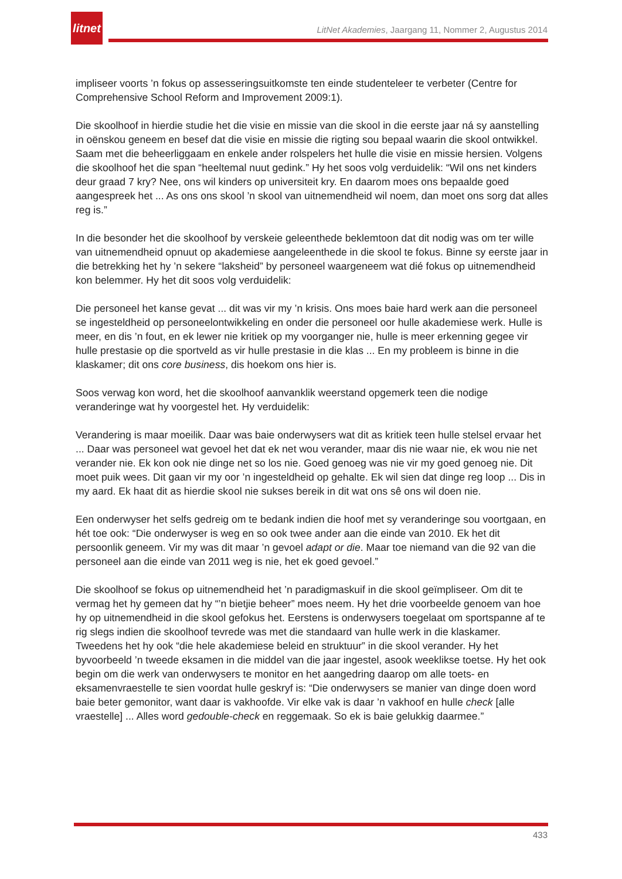litnet
LitNet Akademies, Jaargang 11, Nommer 2, Augustus 2014
impliseer voorts ’n fokus op assesseringsuitkomste ten einde studenteleer te verbeter (Centre for Comprehensive School Reform and Improvement 2009:1).
Die skoolhoof in hierdie studie het die visie en missie van die skool in die eerste jaar ná sy aanstelling in oënskou geneem en besef dat die visie en missie die rigting sou bepaal waarin die skool ontwikkel. Saam met die beheerliggaam en enkele ander rolspelers het hulle die visie en missie hersien. Volgens die skoolhoof het die span “heeltemal nuut gedink.” Hy het soos volg verduidelik: “Wil ons net kinders deur graad 7 kry? Nee, ons wil kinders op universiteit kry. En daarom moes ons bepaalde goed aangespreek het ... As ons ons skool ’n skool van uitnemendheid wil noem, dan moet ons sorg dat alles reg is.”
In die besonder het die skoolhoof by verskeie geleenthede beklemtoon dat dit nodig was om ter wille van uitnemendheid opnuut op akademiese aangeleenthede in die skool te fokus. Binne sy eerste jaar in die betrekking het hy ’n sekere “laksheid” by personeel waargeneem wat dié fokus op uitnemendheid kon belemmer. Hy het dit soos volg verduidelik:
Die personeel het kanse gevat ... dit was vir my ’n krisis. Ons moes baie hard werk aan die personeel se ingesteldheid op personeelontwikkeling en onder die personeel oor hulle akademiese werk. Hulle is meer, en dis ’n fout, en ek lewer nie kritiek op my voorganger nie, hulle is meer erkenning gegee vir hulle prestasie op die sportveld as vir hulle prestasie in die klas ... En my probleem is binne in die klaskamer; dit ons core business, dis hoekom ons hier is.
Soos verwag kon word, het die skoolhoof aanvanklik weerstand opgemerk teen die nodige veranderinge wat hy voorgestel het. Hy verduidelik:
Verandering is maar moeilik. Daar was baie onderwysers wat dit as kritiek teen hulle stelsel ervaar het ... Daar was personeel wat gevoel het dat ek net wou verander, maar dis nie waar nie, ek wou nie net verander nie. Ek kon ook nie dinge net so los nie. Goed genoeg was nie vir my goed genoeg nie. Dit moet puik wees. Dit gaan vir my oor ’n ingesteldheid op gehalte. Ek wil sien dat dinge reg loop ... Dis in my aard. Ek haat dit as hierdie skool nie sukses bereik in dit wat ons sê ons wil doen nie.
Een onderwyser het selfs gedreig om te bedank indien die hoof met sy veranderinge sou voortgaan, en hét toe ook: “Die onderwyser is weg en so ook twee ander aan die einde van 2010. Ek het dit persoonlik geneem. Vir my was dit maar ’n gevoel adapt or die. Maar toe niemand van die 92 van die personeel aan die einde van 2011 weg is nie, het ek goed gevoel.”
Die skoolhoof se fokus op uitnemendheid het ’n paradigmaskuif in die skool geïmpliseer. Om dit te vermag het hy gemeen dat hy “’n bietjie beheer” moes neem. Hy het drie voorbeelde genoem van hoe hy op uitnemendheid in die skool gefokus het. Eerstens is onderwysers toegelaat om sportspanne af te rig slegs indien die skoolhoof tevrede was met die standaard van hulle werk in die klaskamer. Tweedens het hy ook “die hele akademiese beleid en struktuur” in die skool verander. Hy het byvoorbeeld ’n tweede eksamen in die middel van die jaar ingestel, asook weeklikse toetse. Hy het ook begin om die werk van onderwysers te monitor en het aangedring daarop om alle toets- en eksamenvraestelle te sien voordat hulle geskryf is: “Die onderwysers se manier van dinge doen word baie beter gemonitor, want daar is vakhoofde. Vir elke vak is daar ’n vakhoof en hulle check [alle vraestelle] ... Alles word gedouble-check en reggemaak. So ek is baie gelukkig daarmee.”
433